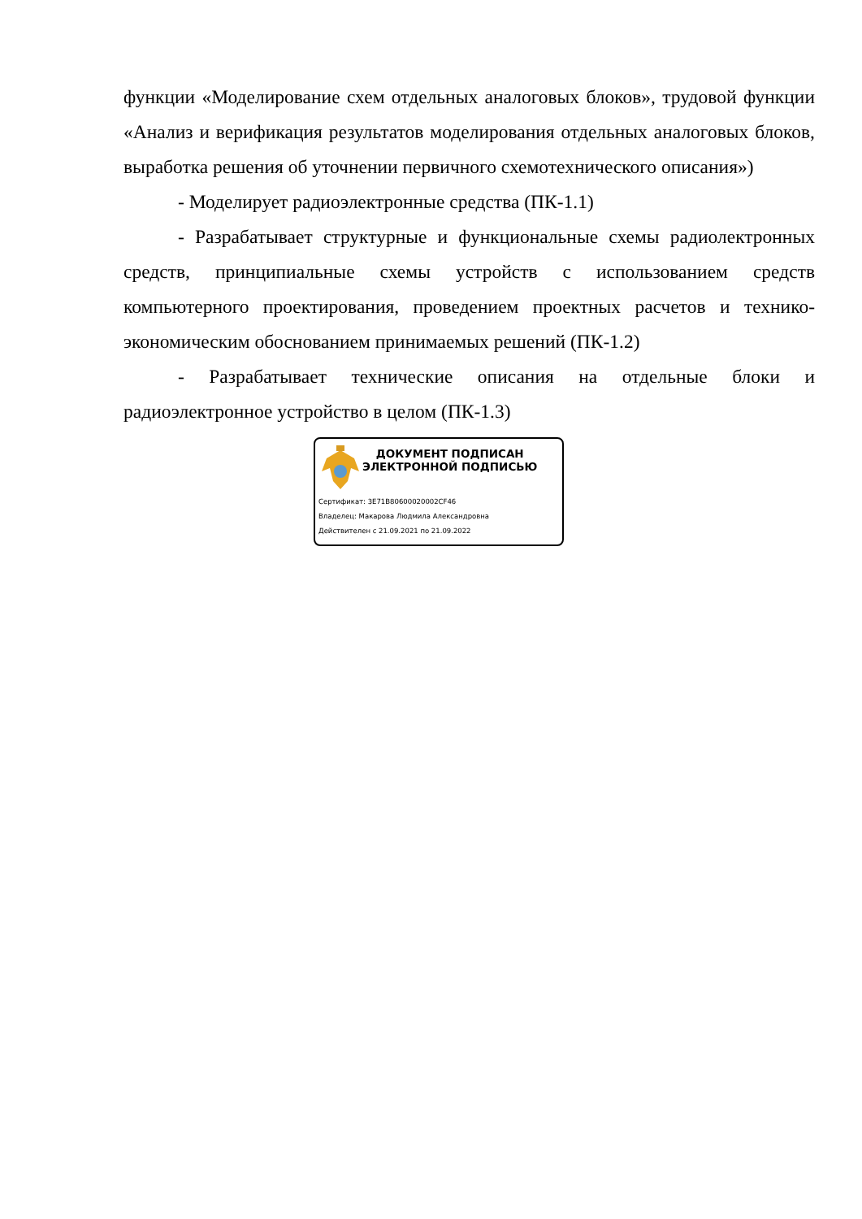функции «Моделирование схем отдельных аналоговых блоков», трудовой функции «Анализ и верификация результатов моделирования отдельных аналоговых блоков, выработка решения об уточнении первичного схемотехнического описания»)
- Моделирует радиоэлектронные средства (ПК-1.1)
- Разрабатывает структурные и функциональные схемы радиолектронных средств, принципиальные схемы устройств с использованием средств компьютерного проектирования, проведением проектных расчетов и технико-экономическим обоснованием принимаемых решений (ПК-1.2)
- Разрабатывает технические описания на отдельные блоки и радиоэлектронное устройство в целом (ПК-1.3)
ДОКУМЕНТ ПОДПИСАН
ЭЛЕКТРОННОЙ ПОДПИСЬЮ
Сертификат: 3E71B80600020002CF46
Владелец: Макарова Людмила Александровна
Действителен с 21.09.2021 по 21.09.2022